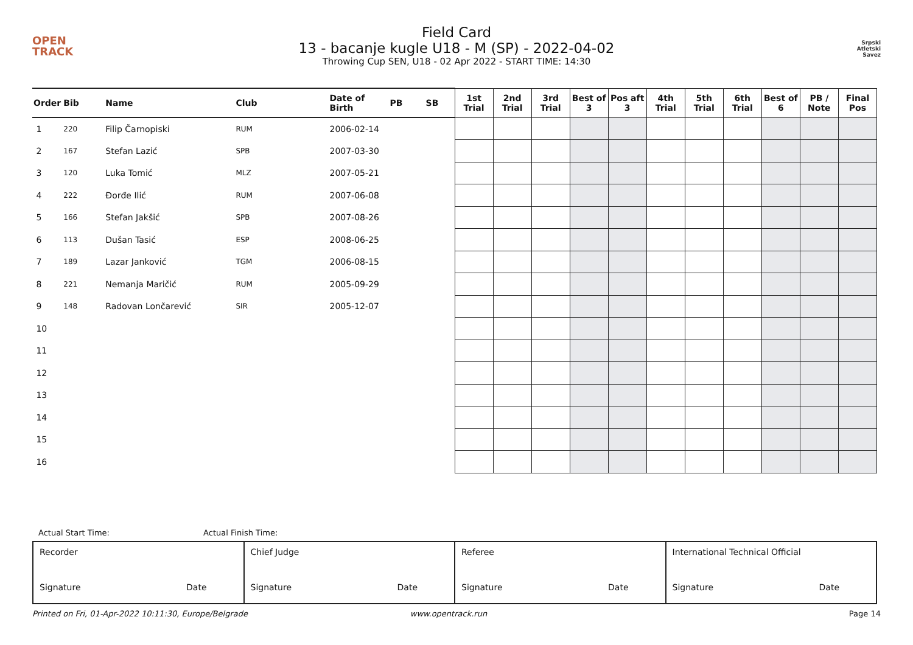OPEN
TRACK
Field Card
13 - bacanje kugle U18 - M (SP) - 2022-04-02
Throwing Cup SEN, U18 - 02 Apr 2022 - START TIME: 14:30
Srpski
Atletski
Savez
| Order | Bib | Name | Club | Date of Birth | PB | SB | 1st Trial | 2nd Trial | 3rd Trial | Best of 3 | Pos aft 3 | 4th Trial | 5th Trial | 6th Trial | Best of 6 | PB / Note | Final Pos |
| --- | --- | --- | --- | --- | --- | --- | --- | --- | --- | --- | --- | --- | --- | --- | --- | --- | --- |
| 1 | 220 | Filip Čarnopiski | RUM | 2006-02-14 | | | | | | | | | | | | | |
| 2 | 167 | Stefan Lazić | SPB | 2007-03-30 | | | | | | | | | | | | | |
| 3 | 120 | Luka Tomić | MLZ | 2007-05-21 | | | | | | | | | | | | | |
| 4 | 222 | Đorđe Ilić | RUM | 2007-06-08 | | | | | | | | | | | | | |
| 5 | 166 | Stefan Jakšić | SPB | 2007-08-26 | | | | | | | | | | | | | |
| 6 | 113 | Dušan Tasić | ESP | 2008-06-25 | | | | | | | | | | | | | |
| 7 | 189 | Lazar Janković | TGM | 2006-08-15 | | | | | | | | | | | | | |
| 8 | 221 | Nemanja Maričić | RUM | 2005-09-29 | | | | | | | | | | | | | |
| 9 | 148 | Radovan Lončarević | SIR | 2005-12-07 | | | | | | | | | | | | | |
| 10 | | | | | | | | | | | | | | | | | |
| 11 | | | | | | | | | | | | | | | | | |
| 12 | | | | | | | | | | | | | | | | | |
| 13 | | | | | | | | | | | | | | | | | |
| 14 | | | | | | | | | | | | | | | | | |
| 15 | | | | | | | | | | | | | | | | | |
| 16 | | | | | | | | | | | | | | | | | |
Actual Start Time: Actual Finish Time:
| Recorder Signature Date | Chief Judge Signature Date | Referee Signature Date | International Technical Official Signature Date |
Printed on Fri, 01-Apr-2022 10:11:30, Europe/Belgrade www.opentrack.run Page 14